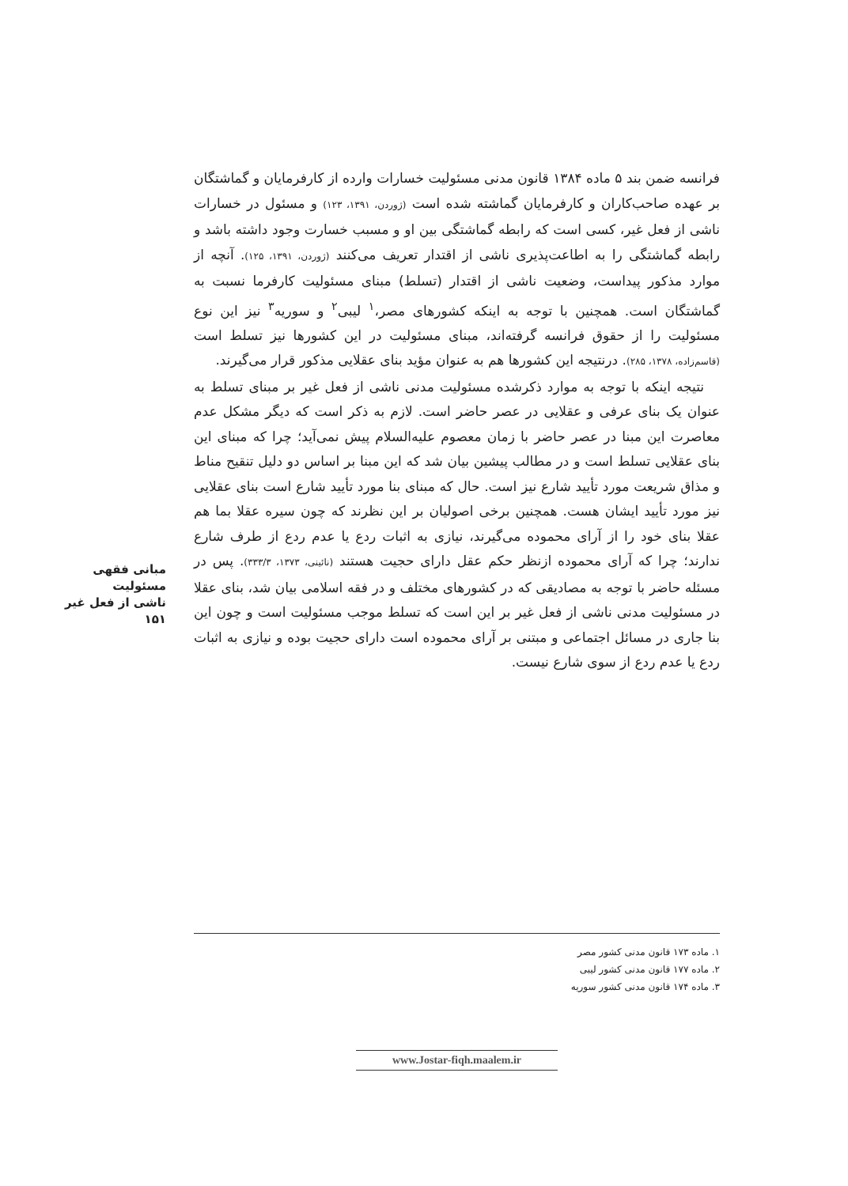فرانسه ضمن بند ۵ ماده ۱۳۸۴ قانون مدنی مسئولیت خسارات وارده از کارفرمایان و گماشتگان بر عهده صاحب‌کاران و کارفرمایان گماشته شده است (ژوردن، ۱۳۹۱، ۱۲۳) و مسئول در خسارات ناشی از فعل غیر، کسی است که رابطه گماشتگی بین او و مسبب خسارت وجود داشته باشد و رابطه گماشتگی را به اطاعت‌پذیری ناشی از اقتدار تعریف می‌کنند (ژوردن، ۱۳۹۱، ۱۲۵). آنچه از موارد مذکور پیداست، وضعیت ناشی از اقتدار (تسلط) مبنای مسئولیت کارفرما نسبت به گماشتگان است. همچنین با توجه به اینکه کشورهای مصر،<sup>۱</sup> لیبی<sup>۲</sup> و سوریه<sup>۳</sup> نیز این نوع مسئولیت را از حقوق فرانسه گرفته‌اند، مبنای مسئولیت در این کشورها نیز تسلط است (قاسم‌زاده، ۱۳۷۸، ۲۸۵). درنتیجه این کشورها هم به عنوان مؤید بنای عقلایی مذکور قرار می‌گیرند.
نتیجه اینکه با توجه به موارد ذکرشده مسئولیت مدنی ناشی از فعل غیر بر مبنای تسلط به عنوان یک بنای عرفی و عقلایی در عصر حاضر است. لازم به ذکر است که دیگر مشکل عدم معاصرت این مبنا در عصر حاضر با زمان معصوم علیه‌السلام پیش نمی‌آید؛ چرا که مبنای این بنای عقلایی تسلط است و در مطالب پیشین بیان شد که این مبنا بر اساس دو دلیل تنقیح مناط و مذاق شریعت مورد تأیید شارع نیز است. حال که مبنای بنا مورد تأیید شارع است بنای عقلایی نیز مورد تأیید ایشان هست. همچنین برخی اصولیان بر این نظرند که چون سیره عقلا بما هم عقلا بنای خود را از آرای محموده می‌گیرند، نیازی به اثبات ردع یا عدم ردع از طرف شارع ندارند؛ چرا که آرای محموده ازنظر حکم عقل دارای حجیت هستند (نائینی، ۱۳۷۳، ۳۳۳/۳). پس در مسئله حاضر با توجه به مصادیقی که در کشورهای مختلف و در فقه اسلامی بیان شد، بنای عقلا در مسئولیت مدنی ناشی از فعل غیر بر این است که تسلط موجب مسئولیت است و چون این بنا جاری در مسائل اجتماعی و مبتنی بر آرای محموده است دارای حجیت بوده و نیازی به اثبات ردع یا عدم ردع از سوی شارع نیست.
مبانی فقهی مسئولیت
ناشی از فعل غیر
۱۵۱
۱. ماده ۱۷۳ قانون مدنی کشور مصر
۲. ماده ۱۷۷ قانون مدنی کشور لیبی
۳. ماده ۱۷۴ قانون مدنی کشور سوریه
www.Jostar-fiqh.maalem.ir